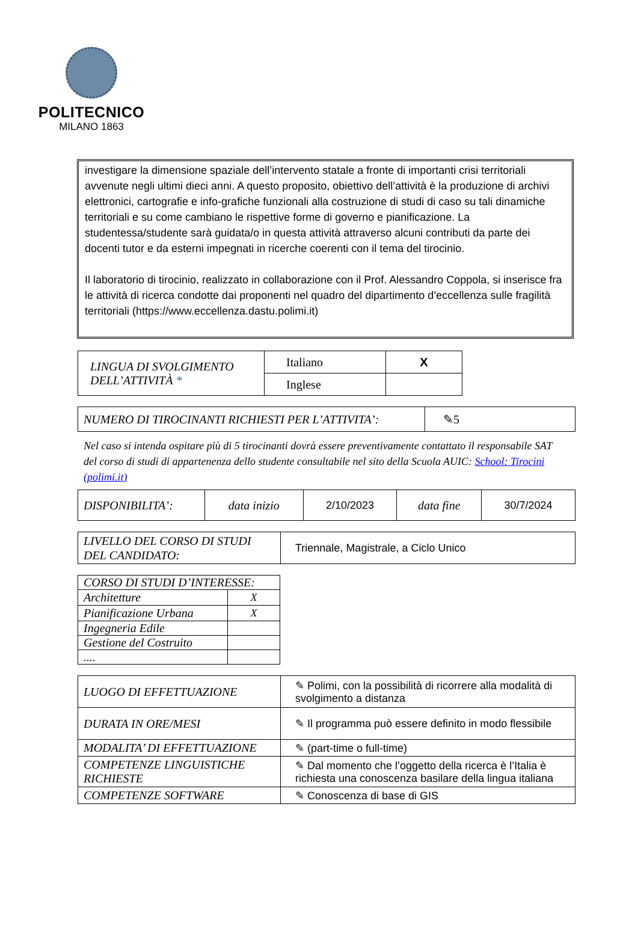POLITECNICO
MILANO 1863
investigare la dimensione spaziale dell’intervento statale a fronte di importanti crisi territoriali avvenute negli ultimi dieci anni. A questo proposito, obiettivo dell’attività è la produzione di archivi elettronici, cartografie e info-grafiche funzionali alla costruzione di studi di caso su tali dinamiche territoriali e su come cambiano le rispettive forme di governo e pianificazione. La studentessa/studente sarà guidata/o in questa attività attraverso alcuni contributi da parte dei docenti tutor e da esterni impegnati in ricerche coerenti con il tema del tirocinio.
Il laboratorio di tirocinio, realizzato in collaborazione con il Prof. Alessandro Coppola, si inserisce fra le attività di ricerca condotte dai proponenti nel quadro del dipartimento d’eccellenza sulle fragilità territoriali (https://www.eccellenza.dastu.polimi.it)
| LINGUA DI SVOLGIMENTO DELL’ATTIVITÀ * | Italiano | X |
| | Inglese | |
| NUMERO DI TIROCINANTI RICHIESTI PER L’ATTIVITA’: | ✎5 |
Nel caso si intenda ospitare più di 5 tirocinanti dovrà essere preventivamente contattato il responsabile SAT del corso di studi di appartenenza dello studente consultabile nel sito della Scuola AUIC: School: Tirocini (polimi.it)
| DISPONIBILITA’: | data inizio | 2/10/2023 | data fine | 30/7/2024 |
| LIVELLO DEL CORSO DI STUDI DEL CANDIDATO: | Triennale, Magistrale, a Ciclo Unico |
| CORSO DI STUDI D’INTERESSE: | |
| Architetture | X |
| Pianificazione Urbana | X |
| Ingegneria Edile | |
| Gestione del Costruito | |
| .... | |
| LUOGO DI EFFETTUAZIONE | ✎ Polimi, con la possibilità di ricorrere alla modalità di svolgimento a distanza |
| DURATA IN ORE/MESI | ✎ Il programma può essere definito in modo flessibile |
| MODALITA’ DI EFFETTUAZIONE | ✎ (part-time o full-time) |
| COMPETENZE LINGUISTICHE RICHIESTE | ✎ Dal momento che l’oggetto della ricerca è l’Italia è richiesta una conoscenza basilare della lingua italiana |
| COMPETENZE SOFTWARE | ✎ Conoscenza di base di GIS |